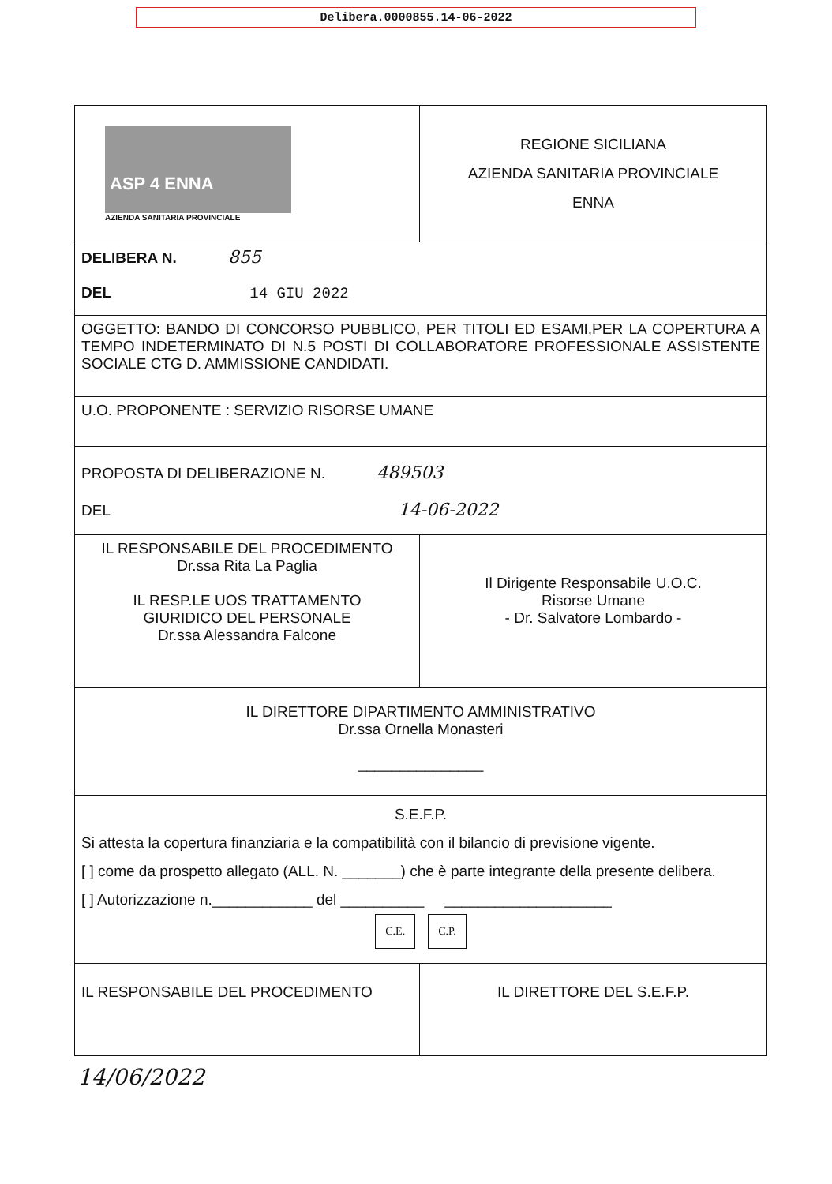Delibera.0000855.14-06-2022
| ASP 4 ENNA AZIENDA SANITARIA PROVINCIALE | REGIONE SICILIANA AZIENDA SANITARIA PROVINCIALE ENNA |
| DELIBERA N. 855 DEL 14 GIU 2022 | |
| OGGETTO: BANDO DI CONCORSO PUBBLICO, PER TITOLI ED ESAMI,PER LA COPERTURA A TEMPO INDETERMINATO DI N.5 POSTI DI COLLABORATORE PROFESSIONALE ASSISTENTE SOCIALE CTG D. AMMISSIONE CANDIDATI. | |
| U.O. PROPONENTE : SERVIZIO RISORSE UMANE | |
| PROPOSTA DI DELIBERAZIONE N. 489503 DEL 14-06-2022 | |
| IL RESPONSABILE DEL PROCEDIMENTO Dr.ssa Rita La Paglia IL RESP.LE UOS TRATTAMENTO GIURIDICO DEL PERSONALE Dr.ssa Alessandra Falcone | Il Dirigente Responsabile U.O.C. Risorse Umane - Dr. Salvatore Lombardo - |
| IL DIRETTORE DIPARTIMENTO AMMINISTRATIVO Dr.ssa Ornella Monasteri _______________ | |
| S.E.F.P. Si attesta la copertura finanziaria e la compatibilità con il bilancio di previsione vigente. [ ] come da prospetto allegato (ALL. N. _______) che è parte integrante della presente delibera. [ ] Autorizzazione n.____________ del __________ ____________________ C.E. C.P. | |
| IL RESPONSABILE DEL PROCEDIMENTO | IL DIRETTORE DEL S.E.F.P. |
14/06/2022